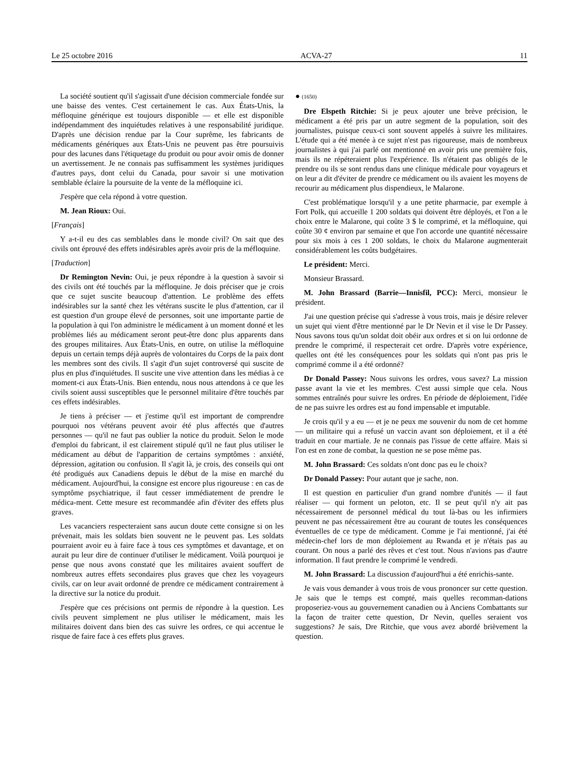Le 25 octobre 2016 ACVA-27 11
La société soutient qu'il s'agissait d'une décision commerciale fondée sur une baisse des ventes. C'est certainement le cas. Aux États-Unis, la méfloquine générique est toujours disponible — et elle est disponible indépendamment des inquiétudes relatives à une responsabilité juridique. D'après une décision rendue par la Cour suprême, les fabricants de médicaments génériques aux États-Unis ne peuvent pas être poursuivis pour des lacunes dans l'étiquetage du produit ou pour avoir omis de donner un avertissement. Je ne connais pas suffisamment les systèmes juridiques d'autres pays, dont celui du Canada, pour savoir si une motivation semblable éclaire la poursuite de la vente de la méfloquine ici.
J'espère que cela répond à votre question.
M. Jean Rioux: Oui.
[Français]
Y a-t-il eu des cas semblables dans le monde civil? On sait que des civils ont éprouvé des effets indésirables après avoir pris de la méfloquine.
[Traduction]
Dr Remington Nevin: Oui, je peux répondre à la question à savoir si des civils ont été touchés par la méfloquine. Je dois préciser que je crois que ce sujet suscite beaucoup d'attention. Le problème des effets indésirables sur la santé chez les vétérans suscite le plus d'attention, car il est question d'un groupe élevé de personnes, soit une importante partie de la population à qui l'on administre le médicament à un moment donné et les problèmes liés au médicament seront peut-être donc plus apparents dans des groupes militaires. Aux États-Unis, en outre, on utilise la méfloquine depuis un certain temps déjà auprès de volontaires du Corps de la paix dont les membres sont des civils. Il s'agit d'un sujet controversé qui suscite de plus en plus d'inquiétudes. Il suscite une vive attention dans les médias à ce moment-ci aux États-Unis. Bien entendu, nous nous attendons à ce que les civils soient aussi susceptibles que le personnel militaire d'être touchés par ces effets indésirables.
Je tiens à préciser — et j'estime qu'il est important de comprendre pourquoi nos vétérans peuvent avoir été plus affectés que d'autres personnes — qu'il ne faut pas oublier la notice du produit. Selon le mode d'emploi du fabricant, il est clairement stipulé qu'il ne faut plus utiliser le médicament au début de l'apparition de certains symptômes : anxiété, dépression, agitation ou confusion. Il s'agit là, je crois, des conseils qui ont été prodigués aux Canadiens depuis le début de la mise en marché du médicament. Aujourd'hui, la consigne est encore plus rigoureuse : en cas de symptôme psychiatrique, il faut cesser immédiatement de prendre le médica-ment. Cette mesure est recommandée afin d'éviter des effets plus graves.
Les vacanciers respecteraient sans aucun doute cette consigne si on les prévenait, mais les soldats bien souvent ne le peuvent pas. Les soldats pourraient avoir eu à faire face à tous ces symptômes et davantage, et on aurait pu leur dire de continuer d'utiliser le médicament. Voilà pourquoi je pense que nous avons constaté que les militaires avaient souffert de nombreux autres effets secondaires plus graves que chez les voyageurs civils, car on leur avait ordonné de prendre ce médicament contrairement à la directive sur la notice du produit.
J'espère que ces précisions ont permis de répondre à la question. Les civils peuvent simplement ne plus utiliser le médicament, mais les militaires doivent dans bien des cas suivre les ordres, ce qui accentue le risque de faire face à ces effets plus graves.
● (1650)
Dre Elspeth Ritchie: Si je peux ajouter une brève précision, le médicament a été pris par un autre segment de la population, soit des journalistes, puisque ceux-ci sont souvent appelés à suivre les militaires. L'étude qui a été menée à ce sujet n'est pas rigoureuse, mais de nombreux journalistes à qui j'ai parlé ont mentionné en avoir pris une première fois, mais ils ne répéteraient plus l'expérience. Ils n'étaient pas obligés de le prendre ou ils se sont rendus dans une clinique médicale pour voyageurs et on leur a dit d'éviter de prendre ce médicament ou ils avaient les moyens de recourir au médicament plus dispendieux, le Malarone.
C'est problématique lorsqu'il y a une petite pharmacie, par exemple à Fort Polk, qui accueille 1 200 soldats qui doivent être déployés, et l'on a le choix entre le Malarone, qui coûte 3 $ le comprimé, et la méfloquine, qui coûte 30 ¢ environ par semaine et que l'on accorde une quantité nécessaire pour six mois à ces 1 200 soldats, le choix du Malarone augmenterait considérablement les coûts budgétaires.
Le président: Merci.
Monsieur Brassard.
M. John Brassard (Barrie—Innisfil, PCC): Merci, monsieur le président.
J'ai une question précise qui s'adresse à vous trois, mais je désire relever un sujet qui vient d'être mentionné par le Dr Nevin et il vise le Dr Passey. Nous savons tous qu'un soldat doit obéir aux ordres et si on lui ordonne de prendre le comprimé, il respecterait cet ordre. D'après votre expérience, quelles ont été les conséquences pour les soldats qui n'ont pas pris le comprimé comme il a été ordonné?
Dr Donald Passey: Nous suivons les ordres, vous savez? La mission passe avant la vie et les membres. C'est aussi simple que cela. Nous sommes entraînés pour suivre les ordres. En période de déploiement, l'idée de ne pas suivre les ordres est au fond impensable et imputable.
Je crois qu'il y a eu — et je ne peux me souvenir du nom de cet homme — un militaire qui a refusé un vaccin avant son déploiement, et il a été traduit en cour martiale. Je ne connais pas l'issue de cette affaire. Mais si l'on est en zone de combat, la question ne se pose même pas.
M. John Brassard: Ces soldats n'ont donc pas eu le choix?
Dr Donald Passey: Pour autant que je sache, non.
Il est question en particulier d'un grand nombre d'unités — il faut réaliser — qui forment un peloton, etc. Il se peut qu'il n'y ait pas nécessairement de personnel médical du tout là-bas ou les infirmiers peuvent ne pas nécessairement être au courant de toutes les conséquences éventuelles de ce type de médicament. Comme je l'ai mentionné, j'ai été médecin-chef lors de mon déploiement au Rwanda et je n'étais pas au courant. On nous a parlé des rêves et c'est tout. Nous n'avions pas d'autre information. Il faut prendre le comprimé le vendredi.
M. John Brassard: La discussion d'aujourd'hui a été enrichis-sante.
Je vais vous demander à vous trois de vous prononcer sur cette question. Je sais que le temps est compté, mais quelles recomman-dations proposeriez-vous au gouvernement canadien ou à Anciens Combattants sur la façon de traiter cette question, Dr Nevin, quelles seraient vos suggestions? Je sais, Dre Ritchie, que vous avez abordé brièvement la question.